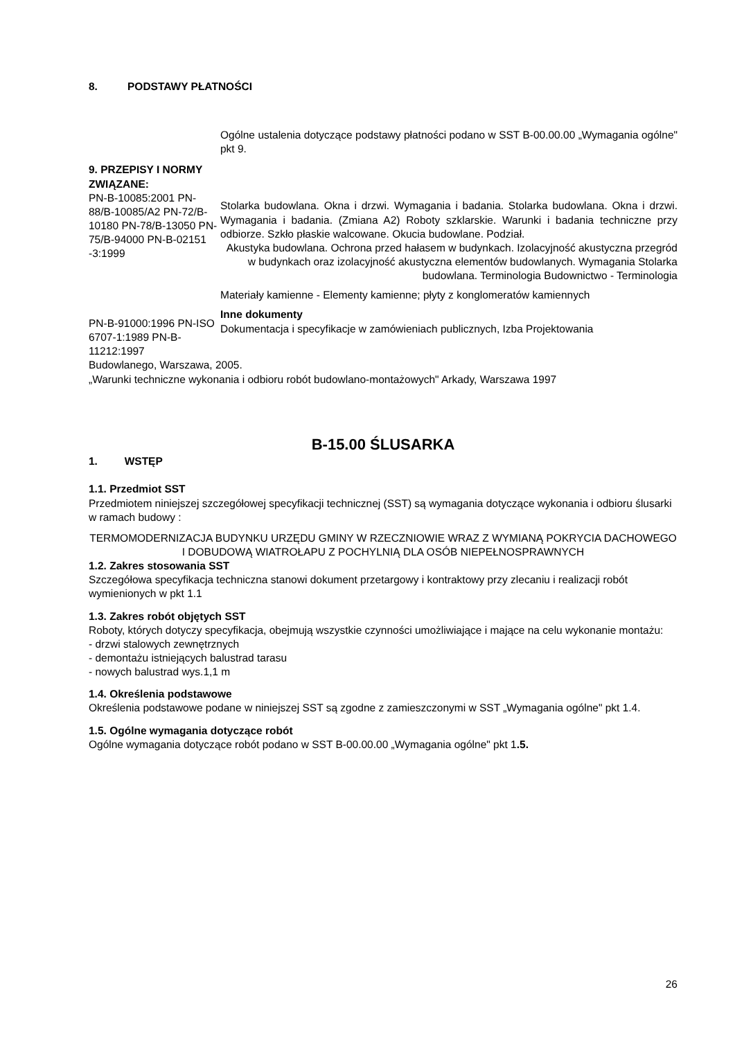8. PODSTAWY PŁATNOŚCI
Ogólne ustalenia dotyczące podstawy płatności podano w SST B-00.00.00 „Wymagania ogólne" pkt 9.
9. PRZEPISY I NORMY ZWIĄZANE:
PN-B-10085:2001 PN-88/B-10085/A2 PN-72/B-10180 PN-78/B-13050 PN-75/B-94000 PN-B-02151 -3:1999
PN-B-91000:1996 PN-ISO 6707-1:1989 PN-B-11212:1997
Stolarka budowlana. Okna i drzwi. Wymagania i badania. Stolarka budowlana. Okna i drzwi. Wymagania i badania. (Zmiana A2) Roboty szklarskie. Warunki i badania techniczne przy odbiorze. Szkło płaskie walcowane. Okucia budowlane. Podział.
Akustyka budowlana. Ochrona przed hałasem w budynkach. Izolacyjność akustyczna przegród w budynkach oraz izolacyjność akustyczna elementów budowlanych. Wymagania Stolarka budowlana. Terminologia Budownictwo - Terminologia
Materiały kamienne - Elementy kamienne; płyty z konglomeratów kamiennych
Inne dokumenty
Dokumentacja i specyfikacje w zamówieniach publicznych, Izba Projektowania
Budowlanego, Warszawa, 2005.
„Warunki techniczne wykonania i odbioru robót budowlano-montażowych" Arkady, Warszawa 1997
B-15.00 ŚLUSARKA
1. WSTĘP
1.1. Przedmiot SST
Przedmiotem niniejszej szczegółowej specyfikacji technicznej (SST) są wymagania dotyczące wykonania i odbioru ślusarki w ramach budowy :
TERMOMODERNIZACJA BUDYNKU URZĘDU GMINY W RZECZNIOWIE WRAZ Z WYMIANĄ POKRYCIA DACHOWEGO I DOBUDOWĄ WIATROŁAPU Z POCHYLNIĄ DLA OSÓB NIEPEŁNOSPRAWNYCH
1.2. Zakres stosowania SST
Szczegółowa specyfikacja techniczna stanowi dokument przetargowy i kontraktowy przy zlecaniu i realizacji robót wymienionych w pkt 1.1
1.3. Zakres robót objętych SST
Roboty, których dotyczy specyfikacja, obejmują wszystkie czynności umożliwiające i mające na celu wykonanie montażu:
- drzwi stalowych zewnętrznych
- demontażu istniejących balustrad tarasu
- nowych balustrad wys.1,1 m
1.4. Określenia podstawowe
Określenia podstawowe podane w niniejszej SST są zgodne z zamieszczonymi w SST „Wymagania ogólne" pkt 1.4.
1.5. Ogólne wymagania dotyczące robót
Ogólne wymagania dotyczące robót podano w SST B-00.00.00 „Wymagania ogólne" pkt 1.5.
26